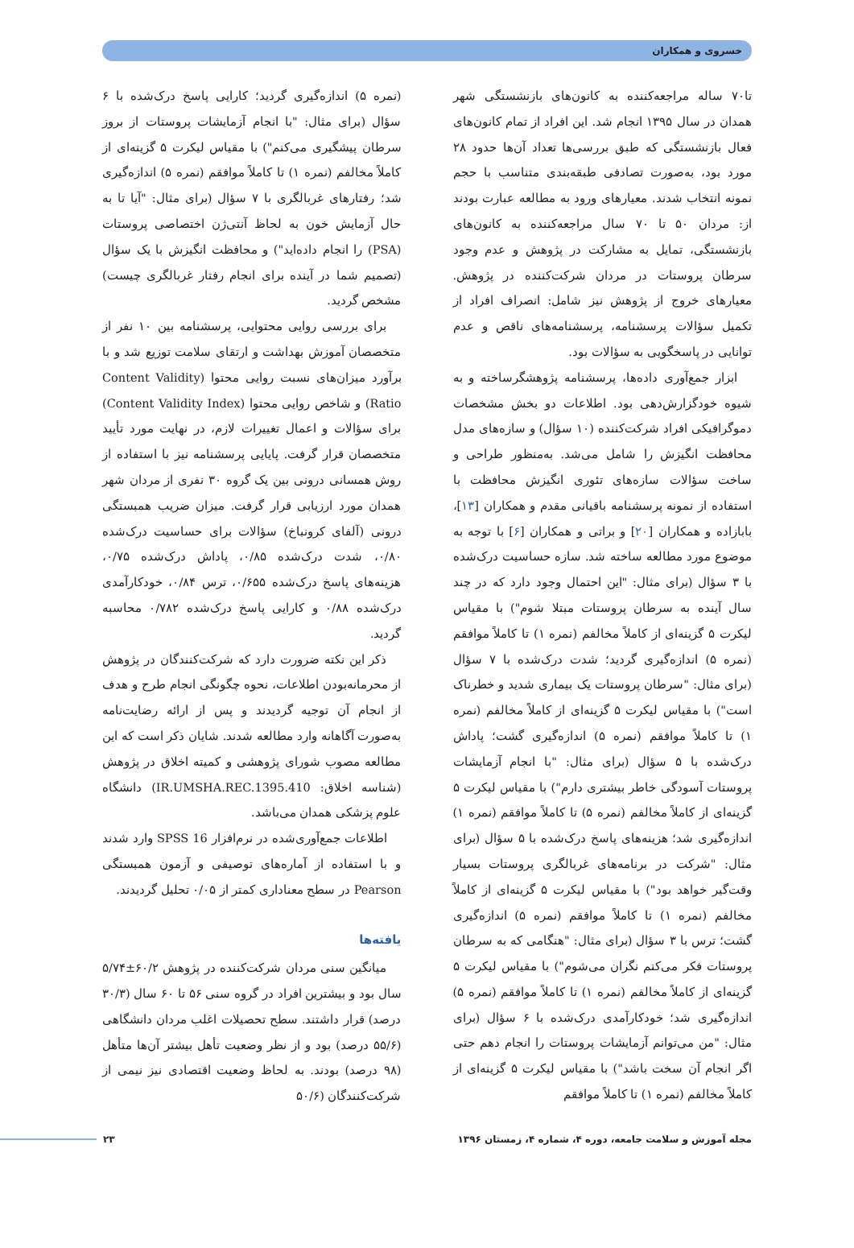خسروی و همکاران
تا۷۰ ساله مراجعه‌کننده به کانون‌های بازنشستگی شهر همدان در سال ۱۳۹۵ انجام شد. این افراد از تمام کانون‌های فعال بازنشستگی که طبق بررسی‌ها تعداد آن‌ها حدود ۲۸ مورد بود، به‌صورت تصادفی طبقه‌بندی متناسب با حجم نمونه انتخاب شدند. معیارهای ورود به مطالعه عبارت بودند از: مردان ۵۰ تا ۷۰ سال مراجعه‌کننده به کانون‌های بازنشستگی، تمایل به مشارکت در پژوهش و عدم وجود سرطان پروستات در مردان شرکت‌کننده در پژوهش. معیارهای خروج از پژوهش نیز شامل: انصراف افراد از تکمیل سؤالات پرسشنامه، پرسشنامه‌های ناقص و عدم توانایی در پاسخگویی به سؤالات بود.
ابزار جمع‌آوری داده‌ها، پرسشنامه پژوهشگرساخته و به شیوه خودگزارش‌دهی بود. اطلاعات دو بخش مشخصات دموگرافیکی افراد شرکت‌کننده (۱۰ سؤال) و سازه‌های مدل محافظت انگیزش را شامل می‌شد. به‌منظور طراحی و ساخت سؤالات سازه‌های تئوری انگیزش محافظت با استفاده از نمونه پرسشنامه باقیانی مقدم و همکاران [۱۳]، بابازاده و همکاران [۲۰] و براتی و همکاران [۶] با توجه به موضوع مورد مطالعه ساخته شد. سازه حساسیت درک‌شده با ۳ سؤال (برای مثال: "این احتمال وجود دارد که در چند سال آینده به سرطان پروستات مبتلا شوم") با مقیاس لیکرت ۵ گزینه‌ای از کاملاً مخالفم (نمره ۱) تا کاملاً موافقم (نمره ۵) اندازه‌گیری گردید؛ شدت درک‌شده با ۷ سؤال (برای مثال: "سرطان پروستات یک بیماری شدید و خطرناک است") با مقیاس لیکرت ۵ گزینه‌ای از کاملاً مخالفم (نمره ۱) تا کاملاً موافقم (نمره ۵) اندازه‌گیری گشت؛ پاداش درک‌شده با ۵ سؤال (برای مثال: "با انجام آزمایشات پروستات آسودگی خاطر بیشتری دارم") با مقیاس لیکرت ۵ گزینه‌ای از کاملاً مخالفم (نمره ۵) تا کاملاً موافقم (نمره ۱) اندازه‌گیری شد؛ هزینه‌های پاسخ درک‌شده با ۵ سؤال (برای مثال: "شرکت در برنامه‌های غربالگری پروستات بسیار وقت‌گیر خواهد بود") با مقیاس لیکرت ۵ گزینه‌ای از کاملاً مخالفم (نمره ۱) تا کاملاً موافقم (نمره ۵) اندازه‌گیری گشت؛ ترس با ۳ سؤال (برای مثال: "هنگامی که به سرطان پروستات فکر می‌کنم نگران می‌شوم") با مقیاس لیکرت ۵ گزینه‌ای از کاملاً مخالفم (نمره ۱) تا کاملاً موافقم (نمره ۵) اندازه‌گیری شد؛ خودکارآمدی درک‌شده با ۶ سؤال (برای مثال: "من می‌توانم آزمایشات پروستات را انجام دهم حتی اگر انجام آن سخت باشد") با مقیاس لیکرت ۵ گزینه‌ای از کاملاً مخالفم (نمره ۱) تا کاملاً موافقم
(نمره ۵) اندازه‌گیری گردید؛ کارایی پاسخ درک‌شده با ۶ سؤال (برای مثال: "با انجام آزمایشات پروستات از بروز سرطان پیشگیری می‌کنم") با مقیاس لیکرت ۵ گزینه‌ای از کاملاً مخالفم (نمره ۱) تا کاملاً موافقم (نمره ۵) اندازه‌گیری شد؛ رفتارهای غربالگری با ۷ سؤال (برای مثال: "آیا تا به حال آزمایش خون به لحاظ آنتی‌ژن اختصاصی پروستات (PSA) را انجام داده‌اید") و محافظت انگیزش با یک سؤال (تصمیم شما در آینده برای انجام رفتار غربالگری چیست) مشخص گردید.
برای بررسی روایی محتوایی، پرسشنامه بین ۱۰ نفر از متخصصان آموزش بهداشت و ارتقای سلامت توزیع شد و با برآورد میزان‌های نسبت روایی محتوا (Content Validity Ratio) و شاخص روایی محتوا (Content Validity Index) برای سؤالات و اعمال تغییرات لازم، در نهایت مورد تأیید متخصصان قرار گرفت. پایایی پرسشنامه نیز با استفاده از روش همسانی درونی بین یک گروه ۳۰ نفری از مردان شهر همدان مورد ارزیابی قرار گرفت. میزان ضریب همبستگی درونی (آلفای کرونباخ) سؤالات برای حساسیت درک‌شده ۰/۸۰، شدت درک‌شده ۰/۸۵، پاداش درک‌شده ۰/۷۵، هزینه‌های پاسخ درک‌شده ۰/۶۵۵، ترس ۰/۸۴، خودکارآمدی درک‌شده ۰/۸۸ و کارایی پاسخ درک‌شده ۰/۷۸۲ محاسبه گردید.
ذکر این نکته ضرورت دارد که شرکت‌کنندگان در پژوهش از محرمانه‌بودن اطلاعات، نحوه چگونگی انجام طرح و هدف از انجام آن توجیه گردیدند و پس از ارائه رضایت‌نامه به‌صورت آگاهانه وارد مطالعه شدند. شایان ذکر است که این مطالعه مصوب شورای پژوهشی و کمیته اخلاق در پژوهش (شناسه اخلاق: IR.UMSHA.REC.1395.410) دانشگاه علوم پزشکی همدان می‌باشد.
اطلاعات جمع‌آوری‌شده در نرم‌افزار SPSS 16 وارد شدند و با استفاده از آماره‌های توصیفی و آزمون همبستگی Pearson در سطح معناداری کمتر از ۰/۰۵ تحلیل گردیدند.
یافته‌ها
میانگین سنی مردان شرکت‌کننده در پژوهش ۶۰/۲±۵/۷۴ سال بود و بیشترین افراد در گروه سنی ۵۶ تا ۶۰ سال (۳۰/۳ درصد) قرار داشتند. سطح تحصیلات اغلب مردان دانشگاهی (۵۵/۶ درصد) بود و از نظر وضعیت تأهل بیشتر آن‌ها متأهل (۹۸ درصد) بودند. به لحاظ وضعیت اقتصادی نیز نیمی از شرکت‌کنندگان (۵۰/۶
مجله آموزش و سلامت جامعه، دوره ۴، شماره ۴، زمستان ۱۳۹۶ ۲۳